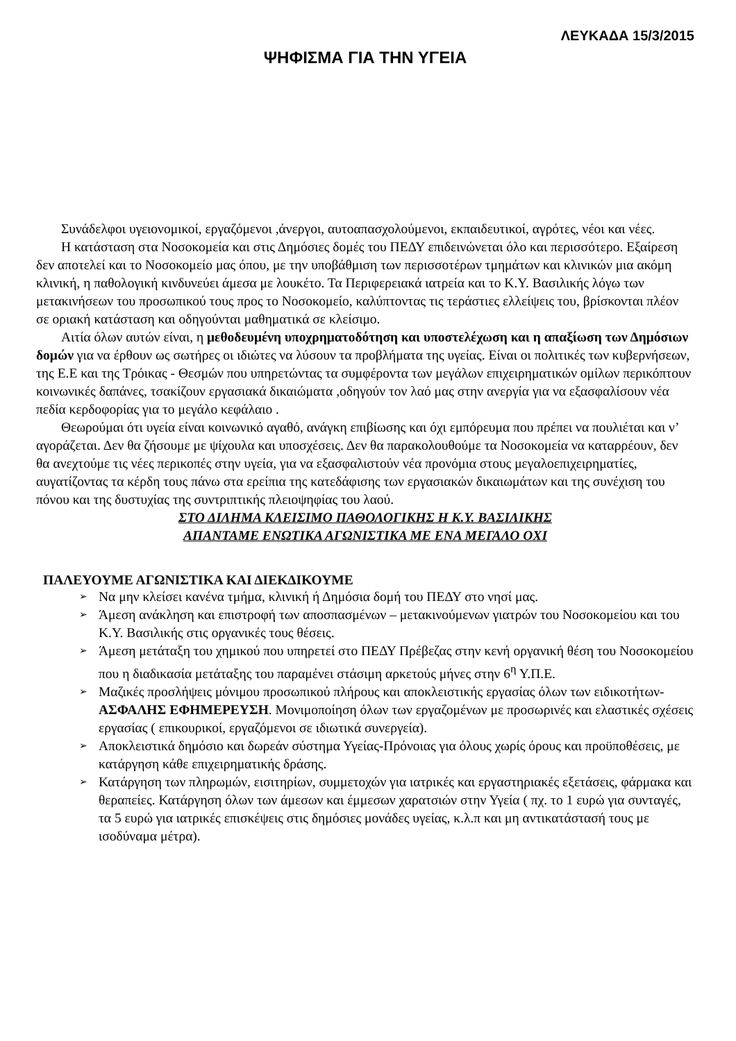ΛΕΥΚΑΔΑ 15/3/2015
ΨΗΦΙΣΜΑ ΓΙΑ ΤΗΝ ΥΓΕΙΑ
Συνάδελφοι υγειονομικοί, εργαζόμενοι ,άνεργοι, αυτοαπασχολούμενοι, εκπαιδευτικοί, αγρότες, νέοι και νέες.
Η κατάσταση στα Νοσοκομεία και στις Δημόσιες δομές του ΠΕΔΥ επιδεινώνεται όλο και περισσότερο. Εξαίρεση δεν αποτελεί και το Νοσοκομείο μας όπου, με την υποβάθμιση των περισσοτέρων τμημάτων και κλινικών μια ακόμη κλινική, η παθολογική κινδυνεύει άμεσα με λουκέτο. Τα Περιφερειακά ιατρεία και το Κ.Υ. Βασιλικής λόγω των μετακινήσεων του προσωπικού τους προς το Νοσοκομείο, καλύπτοντας τις τεράστιες ελλείψεις του, βρίσκονται πλέον σε οριακή κατάσταση και οδηγούνται μαθηματικά σε κλείσιμο.
Αιτία όλων αυτών είναι, η μεθοδευμένη υποχρηματοδότηση και υποστελέχωση και η απαξίωση των Δημόσιων δομών για να έρθουν ως σωτήρες οι ιδιώτες να λύσουν τα προβλήματα της υγείας. Είναι οι πολιτικές των κυβερνήσεων, της Ε.Ε και της Τρόικας - Θεσμών που υπηρετώντας τα συμφέροντα των μεγάλων επιχειρηματικών ομίλων περικόπτουν κοινωνικές δαπάνες, τσακίζουν εργασιακά δικαιώματα ,οδηγούν τον λαό μας στην ανεργία για να εξασφαλίσουν νέα πεδία κερδοφορίας για το μεγάλο κεφάλαιο .
Θεωρούμαι ότι υγεία είναι κοινωνικό αγαθό, ανάγκη επιβίωσης και όχι εμπόρευμα που πρέπει να πουλιέται και ν’ αγοράζεται. Δεν θα ζήσουμε με ψίχουλα και υποσχέσεις. Δεν θα παρακολουθούμε τα Νοσοκομεία να καταρρέουν, δεν θα ανεχτούμε τις νέες περικοπές στην υγεία, για να εξασφαλιστούν νέα προνόμια στους μεγαλοεπιχειρηματίες, αυγατίζοντας τα κέρδη τους πάνω στα ερείπια της κατεδάφισης των εργασιακών δικαιωμάτων και της συνέχιση του πόνου και της δυστυχίας της συντριπτικής πλειοψηφίας του λαού.
ΣΤΟ ΔΙΛΗΜΑ ΚΛΕΙΣΙΜΟ ΠΑΘΟΛΟΓΙΚΗΣ Η Κ.Υ. ΒΑΣΙΛΙΚΗΣ
ΑΠΑΝΤΑΜΕ ΕΝΩΤΙΚΑ ΑΓΩΝΙΣΤΙΚΑ ΜΕ ΕΝΑ ΜΕΓΑΛΟ ΟΧΙ
ΠΑΛΕΥΟΥΜΕ ΑΓΩΝΙΣΤΙΚΑ ΚΑΙ ΔΙΕΚΔΙΚΟΥΜΕ
➢ Να μην κλείσει κανένα τμήμα, κλινική ή Δημόσια δομή του ΠΕΔΥ στο νησί μας.
➢ Άμεση ανάκληση και επιστροφή των αποσπασμένων – μετακινούμενων γιατρών του Νοσοκομείου και του Κ.Υ. Βασιλικής στις οργανικές τους θέσεις.
➢ Άμεση μετάταξη του χημικού που υπηρετεί στο ΠΕΔΥ Πρέβεζας στην κενή οργανική θέση του Νοσοκομείου που η διαδικασία μετάταξης του παραμένει στάσιμη αρκετούς μήνες στην 6<sup>η</sup> Υ.Π.Ε.
➢ Μαζικές προσλήψεις μόνιμου προσωπικού πλήρους και αποκλειστικής εργασίας όλων των ειδικοτήτων-ΑΣΦΑΛΗΣ ΕΦΗΜΕΡΕΥΣΗ. Μονιμοποίηση όλων των εργαζομένων με προσωρινές και ελαστικές σχέσεις εργασίας ( επικουρικοί, εργαζόμενοι σε ιδιωτικά συνεργεία).
➢ Αποκλειστικά δημόσιο και δωρεάν σύστημα Υγείας-Πρόνοιας για όλους χωρίς όρους και προϋποθέσεις, με κατάργηση κάθε επιχειρηματικής δράσης.
➢ Κατάργηση των πληρωμών, εισιτηρίων, συμμετοχών για ιατρικές και εργαστηριακές εξετάσεις, φάρμακα και θεραπείες. Κατάργηση όλων των άμεσων και έμμεσων χαρατσιών στην Υγεία ( πχ. το 1 ευρώ για συνταγές, τα 5 ευρώ για ιατρικές επισκέψεις στις δημόσιες μονάδες υγείας, κ.λ.π και μη αντικατάστασή τους με ισοδύναμα μέτρα).